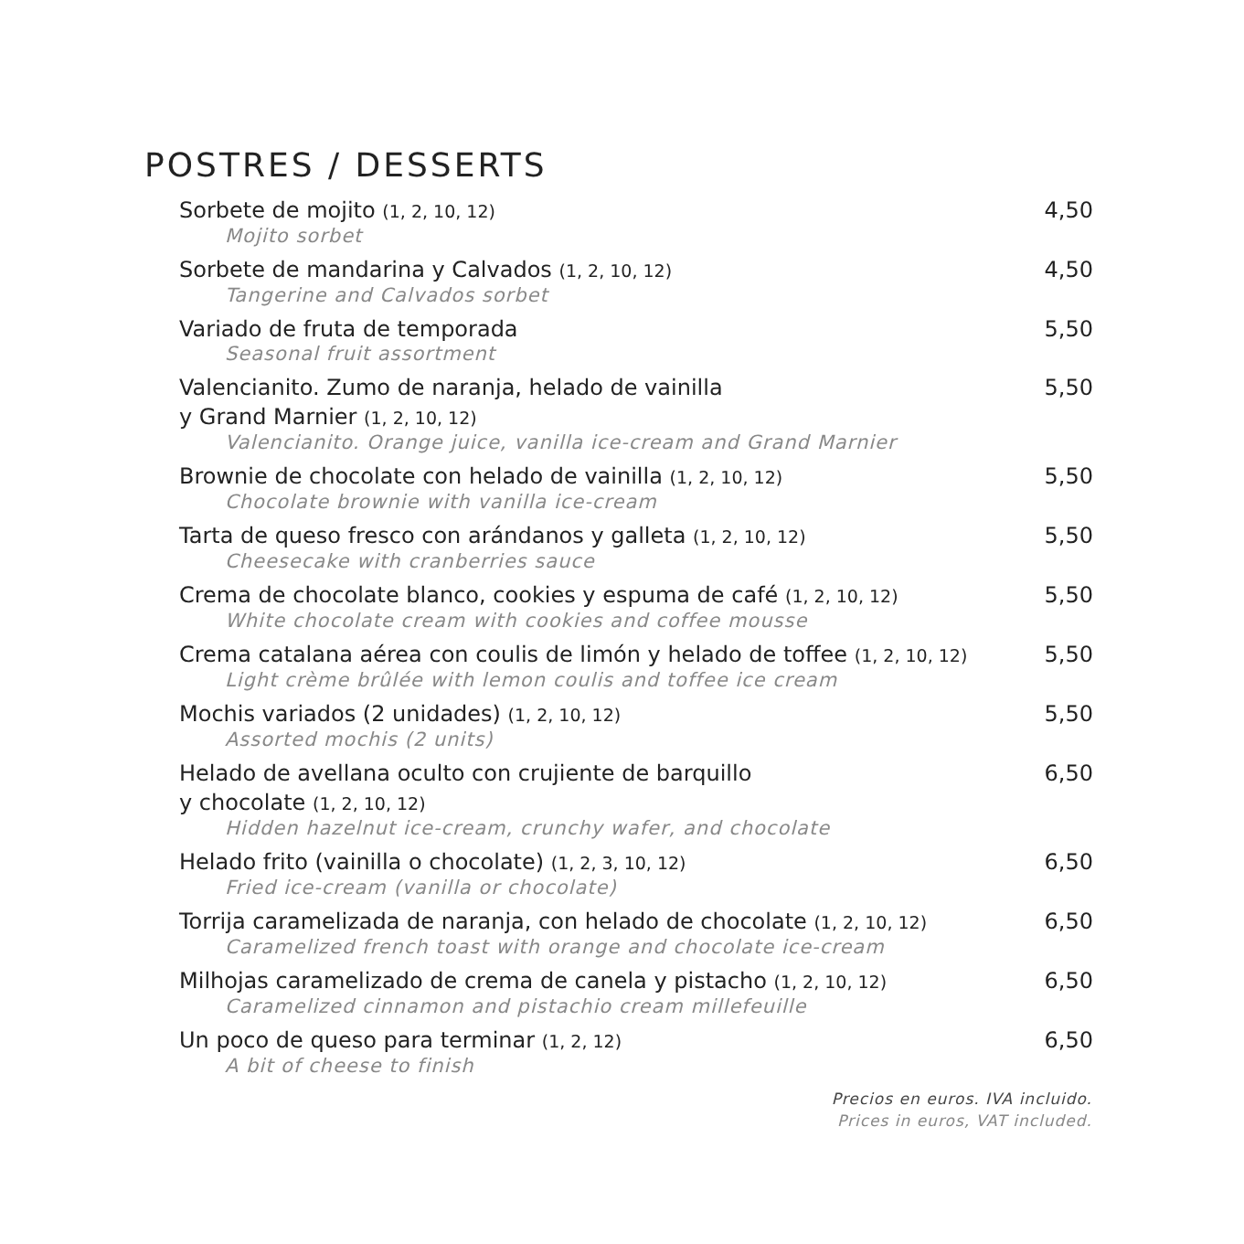POSTRES / DESSERTS
Sorbete de mojito (1, 2, 10, 12)
Mojito sorbet
4,50
Sorbete de mandarina y Calvados (1, 2, 10, 12)
Tangerine and Calvados sorbet
4,50
Variado de fruta de temporada
Seasonal fruit assortment
5,50
Valencianito. Zumo de naranja, helado de vainilla
y Grand Marnier (1, 2, 10, 12)
Valencianito. Orange juice, vanilla ice-cream and Grand Marnier
5,50
Brownie de chocolate con helado de vainilla (1, 2, 10, 12)
Chocolate brownie with vanilla ice-cream
5,50
Tarta de queso fresco con arándanos y galleta (1, 2, 10, 12)
Cheesecake with cranberries sauce
5,50
Crema de chocolate blanco, cookies y espuma de café (1, 2, 10, 12)
White chocolate cream with cookies and coffee mousse
5,50
Crema catalana aérea con coulis de limón y helado de toffee (1, 2, 10, 12)
Light crème brûlée with lemon coulis and toffee ice cream
5,50
Mochis variados (2 unidades) (1, 2, 10, 12)
Assorted mochis (2 units)
5,50
Helado de avellana oculto con crujiente de barquillo
y chocolate (1, 2, 10, 12)
Hidden hazelnut ice-cream, crunchy wafer, and chocolate
6,50
Helado frito (vainilla o chocolate) (1, 2, 3, 10, 12)
Fried ice-cream (vanilla or chocolate)
6,50
Torrija caramelizada de naranja, con helado de chocolate (1, 2, 10, 12)
Caramelized french toast with orange and chocolate ice-cream
6,50
Milhojas caramelizado de crema de canela y pistacho (1, 2, 10, 12)
Caramelized cinnamon and pistachio cream millefeuille
6,50
Un poco de queso para terminar (1, 2, 12)
A bit of cheese to finish
6,50
Precios en euros. IVA incluido.
Prices in euros, VAT included.